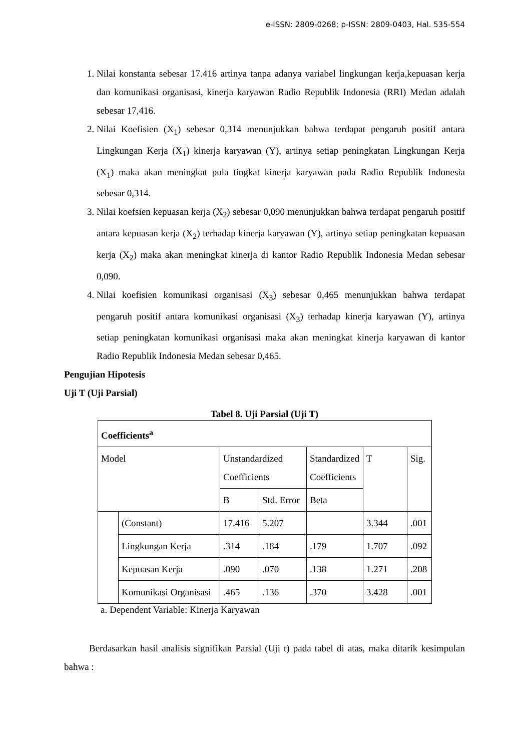e-ISSN: 2809-0268; p-ISSN: 2809-0403, Hal. 535-554
1. Nilai konstanta sebesar 17.416 artinya tanpa adanya variabel lingkungan kerja,kepuasan kerja dan komunikasi organisasi, kinerja karyawan Radio Republik Indonesia (RRI) Medan adalah sebesar 17,416.
2. Nilai Koefisien (X<sub>1</sub>) sebesar 0,314 menunjukkan bahwa terdapat pengaruh positif antara Lingkungan Kerja (X<sub>1</sub>) kinerja karyawan (Y), artinya setiap peningkatan Lingkungan Kerja (X<sub>1</sub>) maka akan meningkat pula tingkat kinerja karyawan pada Radio Republik Indonesia sebesar 0,314.
3. Nilai koefsien kepuasan kerja (X<sub>2</sub>) sebesar 0,090 menunjukkan bahwa terdapat pengaruh positif antara kepuasan kerja (X<sub>2</sub>) terhadap kinerja karyawan (Y), artinya setiap peningkatan kepuasan kerja (X<sub>2</sub>) maka akan meningkat kinerja di kantor Radio Republik Indonesia Medan sebesar 0,090.
4. Nilai koefisien komunikasi organisasi (X<sub>3</sub>) sebesar 0,465 menunjukkan bahwa terdapat pengaruh positif antara komunikasi organisasi (X<sub>3</sub>) terhadap kinerja karyawan (Y), artinya setiap peningkatan komunikasi organisasi maka akan meningkat kinerja karyawan di kantor Radio Republik Indonesia Medan sebesar 0,465.
Pengujian Hipotesis
Uji T (Uji Parsial)
Tabel 8. Uji Parsial (Uji T)
| Coefficients<sup>a</sup> | | | | | | |
| Model | | Unstandardized Coefficients | | Standardized Coefficients | T | Sig. |
| | | B | Std. Error | Beta | | |
| | (Constant) | 17.416 | 5.207 | | 3.344 | .001 |
| | Lingkungan Kerja | .314 | .184 | .179 | 1.707 | .092 |
| | Kepuasan Kerja | .090 | .070 | .138 | 1.271 | .208 |
| | Komunikasi Organisasi | .465 | .136 | .370 | 3.428 | .001 |
a. Dependent Variable: Kinerja Karyawan
Berdasarkan hasil analisis signifikan Parsial (Uji t) pada tabel di atas, maka ditarik kesimpulan bahwa :